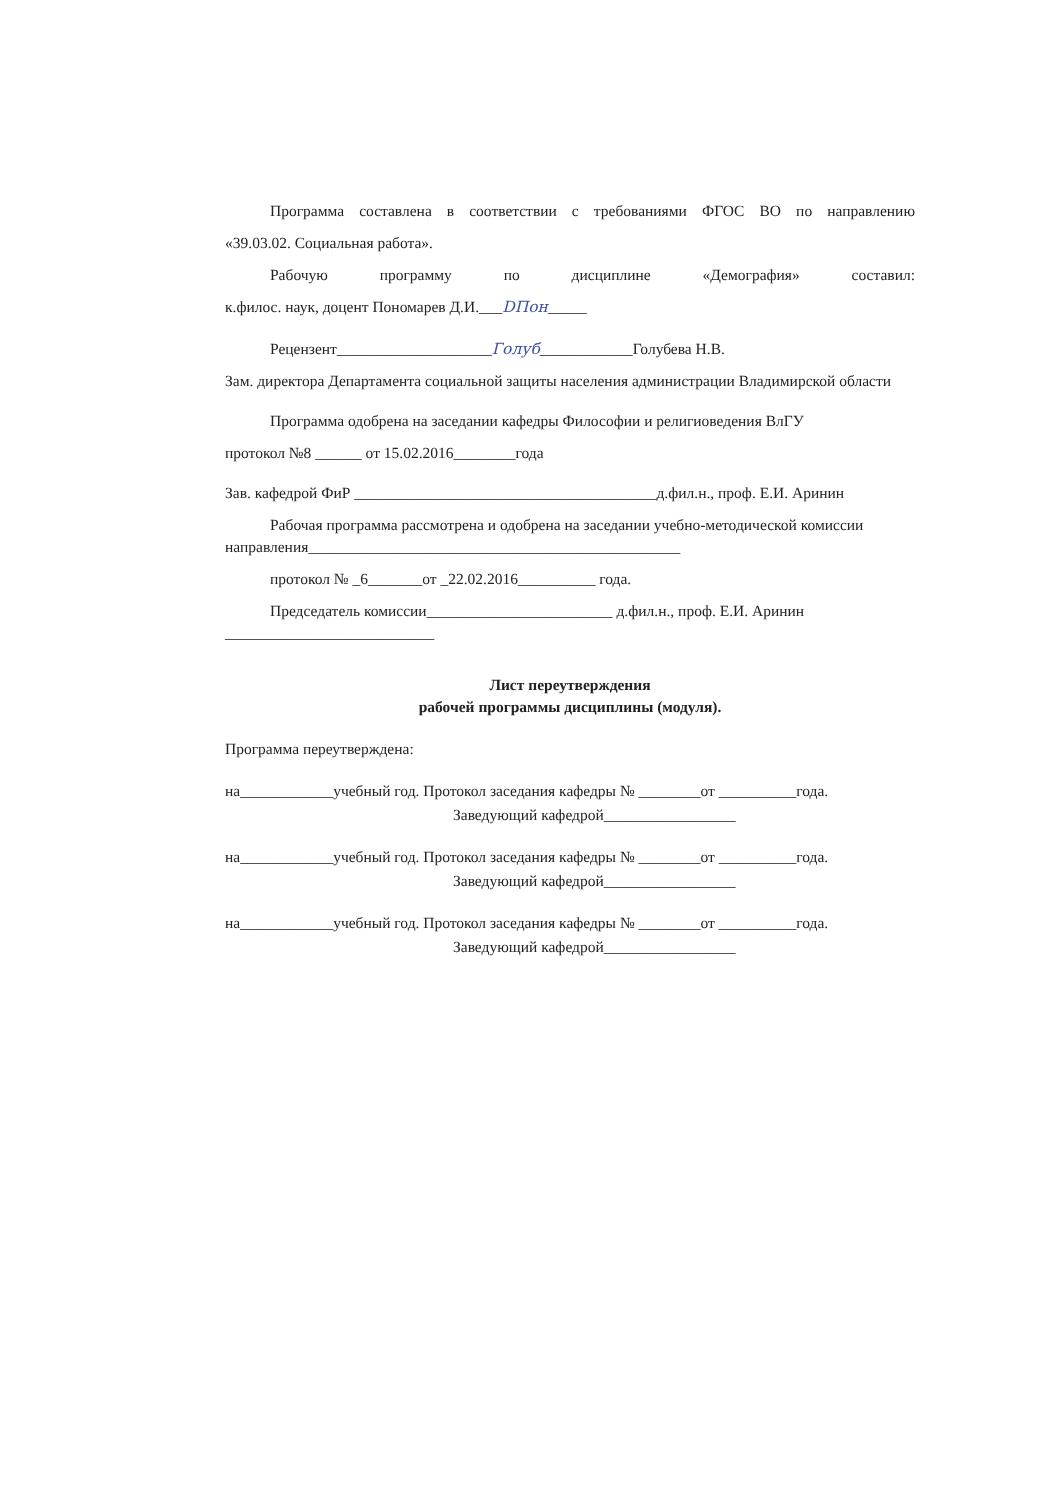Программа составлена в соответствии с требованиями ФГОС ВО по направлению
«39.03.02. Социальная работа».
Рабочую программу по дисциплине «Демография» составил:
к.филос. наук, доцент Пономарев Д.И.___DПон_____
Рецензент____________________Голуб____________Голубева Н.В.
Зам. директора Департамента социальной защиты населения администрации Владимирской области
Программа одобрена на заседании кафедры Философии и религиоведения ВлГУ
протокол №8 ______ от 15.02.2016________года
Зав. кафедрой ФиР _______________________________________д.фил.н., проф. Е.И. Аринин
Рабочая программа рассмотрена и одобрена на заседании учебно-методической комиссии направления________________________________________________
протокол № _6_______от _22.02.2016__________ года.
Председатель комиссии________________________ д.фил.н., проф. Е.И. Аринин ___________________________
Лист переутверждения
рабочей программы дисциплины (модуля).
Программа переутверждена:
на____________учебный год. Протокол заседания кафедры № ________от __________года.
Заведующий кафедрой_________________
на____________учебный год. Протокол заседания кафедры № ________от __________года.
Заведующий кафедрой_________________
на____________учебный год. Протокол заседания кафедры № ________от __________года.
Заведующий кафедрой_________________